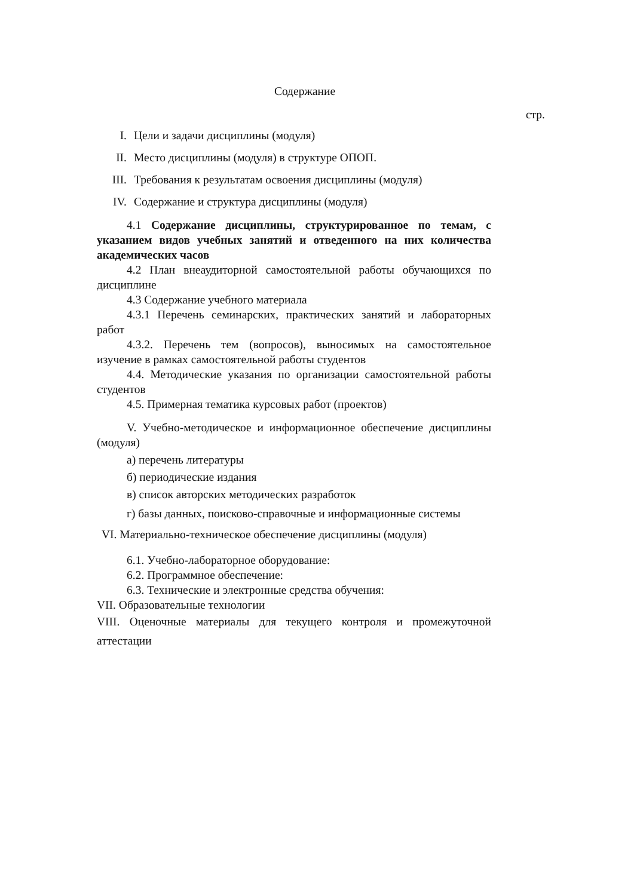Содержание
стр.
I. Цели и задачи дисциплины (модуля)
II. Место дисциплины (модуля) в структуре ОПОП.
III. Требования к результатам освоения дисциплины (модуля)
IV. Содержание и структура дисциплины (модуля)
4.1 Содержание дисциплины, структурированное по темам, с указанием видов учебных занятий и отведенного на них количества академических часов
4.2 План внеаудиторной самостоятельной работы обучающихся по дисциплине
4.3 Содержание учебного материала
4.3.1 Перечень семинарских, практических занятий и лабораторных работ
4.3.2. Перечень тем (вопросов), выносимых на самостоятельное изучение в рамках самостоятельной работы студентов
4.4. Методические указания по организации самостоятельной работы студентов
4.5. Примерная тематика курсовых работ (проектов)
V. Учебно-методическое и информационное обеспечение дисциплины (модуля)
а) перечень литературы
б) периодические издания
в) список авторских методических разработок
г) базы данных, поисково-справочные и информационные системы
VI. Материально-техническое обеспечение дисциплины (модуля)
6.1. Учебно-лабораторное оборудование:
6.2. Программное обеспечение:
6.3. Технические и электронные средства обучения:
VII. Образовательные технологии
VIII. Оценочные материалы для текущего контроля и промежуточной аттестации